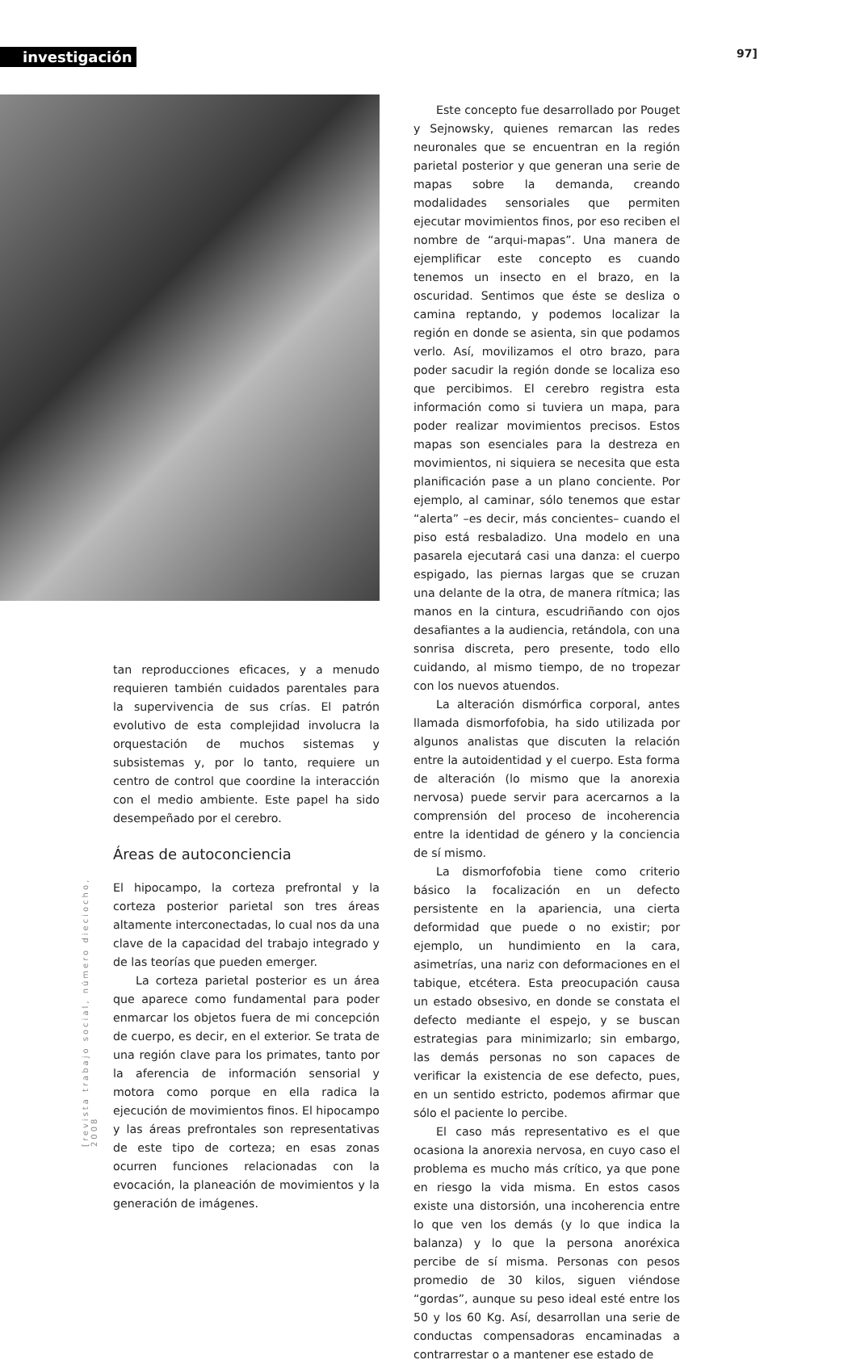investigación 97]
tan reproducciones eficaces, y a menudo requieren también cuidados parentales para la supervivencia de sus crías. El patrón evolutivo de esta complejidad involucra la orquestación de muchos sistemas y subsistemas y, por lo tanto, requiere un centro de control que coordine la interacción con el medio ambiente. Este papel ha sido desempeñado por el cerebro.
Áreas de autoconciencia
El hipocampo, la corteza prefrontal y la corteza posterior parietal son tres áreas altamente interconectadas, lo cual nos da una clave de la capacidad del trabajo integrado y de las teorías que pueden emerger.
La corteza parietal posterior es un área que aparece como fundamental para poder enmarcar los objetos fuera de mi concepción de cuerpo, es decir, en el exterior. Se trata de una región clave para los primates, tanto por la aferencia de información sensorial y motora como porque en ella radica la ejecución de movimientos finos. El hipocampo y las áreas prefrontales son representativas de este tipo de corteza; en esas zonas ocurren funciones relacionadas con la evocación, la planeación de movimientos y la generación de imágenes.
[revista trabajo social, número dieciocho, 2008
Este concepto fue desarrollado por Pouget y Sejnowsky, quienes remarcan las redes neuronales que se encuentran en la región parietal posterior y que generan una serie de mapas sobre la demanda, creando modalidades sensoriales que permiten ejecutar movimientos finos, por eso reciben el nombre de “arqui-mapas”. Una manera de ejemplificar este concepto es cuando tenemos un insecto en el brazo, en la oscuridad. Sentimos que éste se desliza o camina reptando, y podemos localizar la región en donde se asienta, sin que podamos verlo. Así, movilizamos el otro brazo, para poder sacudir la región donde se localiza eso que percibimos. El cerebro registra esta información como si tuviera un mapa, para poder realizar movimientos precisos. Estos mapas son esenciales para la destreza en movimientos, ni siquiera se necesita que esta planificación pase a un plano conciente. Por ejemplo, al caminar, sólo tenemos que estar “alerta” –es decir, más concientes– cuando el piso está resbaladizo. Una modelo en una pasarela ejecutará casi una danza: el cuerpo espigado, las piernas largas que se cruzan una delante de la otra, de manera rítmica; las manos en la cintura, escudriñando con ojos desafiantes a la audiencia, retándola, con una sonrisa discreta, pero presente, todo ello cuidando, al mismo tiempo, de no tropezar con los nuevos atuendos.
La alteración dismórfica corporal, antes llamada dismorfofobia, ha sido utilizada por algunos analistas que discuten la relación entre la autoidentidad y el cuerpo. Esta forma de alteración (lo mismo que la anorexia nervosa) puede servir para acercarnos a la comprensión del proceso de incoherencia entre la identidad de género y la conciencia de sí mismo.
La dismorfofobia tiene como criterio básico la focalización en un defecto persistente en la apariencia, una cierta deformidad que puede o no existir; por ejemplo, un hundimiento en la cara, asimetrías, una nariz con deformaciones en el tabique, etcétera. Esta preocupación causa un estado obsesivo, en donde se constata el defecto mediante el espejo, y se buscan estrategias para minimizarlo; sin embargo, las demás personas no son capaces de verificar la existencia de ese defecto, pues, en un sentido estricto, podemos afirmar que sólo el paciente lo percibe.
El caso más representativo es el que ocasiona la anorexia nervosa, en cuyo caso el problema es mucho más crítico, ya que pone en riesgo la vida misma. En estos casos existe una distorsión, una incoherencia entre lo que ven los demás (y lo que indica la balanza) y lo que la persona anoréxica percibe de sí misma. Personas con pesos promedio de 30 kilos, siguen viéndose “gordas”, aunque su peso ideal esté entre los 50 y los 60 Kg. Así, desarrollan una serie de conductas compensadoras encaminadas a contrarrestar o a mantener ese estado de